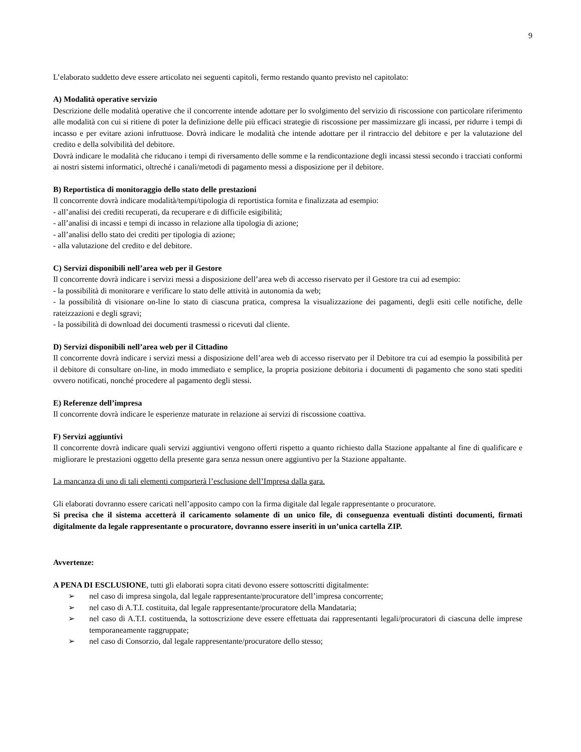9
L’elaborato suddetto deve essere articolato nei seguenti capitoli, fermo restando quanto previsto nel capitolato:
A) Modalità operative servizio
Descrizione delle modalità operative che il concorrente intende adottare per lo svolgimento del servizio di riscossione con particolare riferimento alle modalità con cui si ritiene di poter la definizione delle più efficaci strategie di riscossione per massimizzare gli incassi, per ridurre i tempi di incasso e per evitare azioni infruttuose. Dovrà indicare le modalità che intende adottare per il rintraccio del debitore e per la valutazione del credito e della solvibilità del debitore.
Dovrà indicare le modalità che riducano i tempi di riversamento delle somme e la rendicontazione degli incassi stessi secondo i tracciati conformi ai nostri sistemi informatici, oltreché i canali/metodi di pagamento messi a disposizione per il debitore.
B) Reportistica di monitoraggio dello stato delle prestazioni
Il concorrente dovrà indicare modalità/tempi/tipologia di reportistica fornita e finalizzata ad esempio:
- all’analisi dei crediti recuperati, da recuperare e di difficile esigibilità;
- all’analisi di incassi e tempi di incasso in relazione alla tipologia di azione;
- all’analisi dello stato dei crediti per tipologia di azione;
- alla valutazione del credito e del debitore.
C) Servizi disponibili nell’area web per il Gestore
Il concorrente dovrà indicare i servizi messi a disposizione dell’area web di accesso riservato per il Gestore tra cui ad esempio:
- la possibilità di monitorare e verificare lo stato delle attività in autonomia da web;
- la possibilità di visionare on-line lo stato di ciascuna pratica, compresa la visualizzazione dei pagamenti, degli esiti celle notifiche, delle rateizzazioni e degli sgravi;
- la possibilità di download dei documenti trasmessi o ricevuti dal cliente.
D) Servizi disponibili nell’area web per il Cittadino
Il concorrente dovrà indicare i servizi messi a disposizione dell’area web di accesso riservato per il Debitore tra cui ad esempio la possibilità per il debitore di consultare on-line, in modo immediato e semplice, la propria posizione debitoria i documenti di pagamento che sono stati spediti ovvero notificati, nonché procedere al pagamento degli stessi.
E) Referenze dell’impresa
Il concorrente dovrà indicare le esperienze maturate in relazione ai servizi di riscossione coattiva.
F) Servizi aggiuntivi
Il concorrente dovrà indicare quali servizi aggiuntivi vengono offerti rispetto a quanto richiesto dalla Stazione appaltante al fine di qualificare e migliorare le prestazioni oggetto della presente gara senza nessun onere aggiuntivo per la Stazione appaltante.
La mancanza di uno di tali elementi comporterà l’esclusione dell’Impresa dalla gara.
Gli elaborati dovranno essere caricati nell’apposito campo con la firma digitale dal legale rappresentante o procuratore.
Si precisa che il sistema accetterà il caricamento solamente di un unico file, di conseguenza eventuali distinti documenti, firmati digitalmente da legale rappresentante o procuratore, dovranno essere inseriti in un’unica cartella ZIP.
Avvertenze:
A PENA DI ESCLUSIONE, tutti gli elaborati sopra citati devono essere sottoscritti digitalmente:
➢ nel caso di impresa singola, dal legale rappresentante/procuratore dell’impresa concorrente;
➢ nel caso di A.T.I. costituita, dal legale rappresentante/procuratore della Mandataria;
➢ nel caso di A.T.I. costituenda, la sottoscrizione deve essere effettuata dai rappresentanti legali/procuratori di ciascuna delle imprese temporaneamente raggruppate;
➢ nel caso di Consorzio, dal legale rappresentante/procuratore dello stesso;